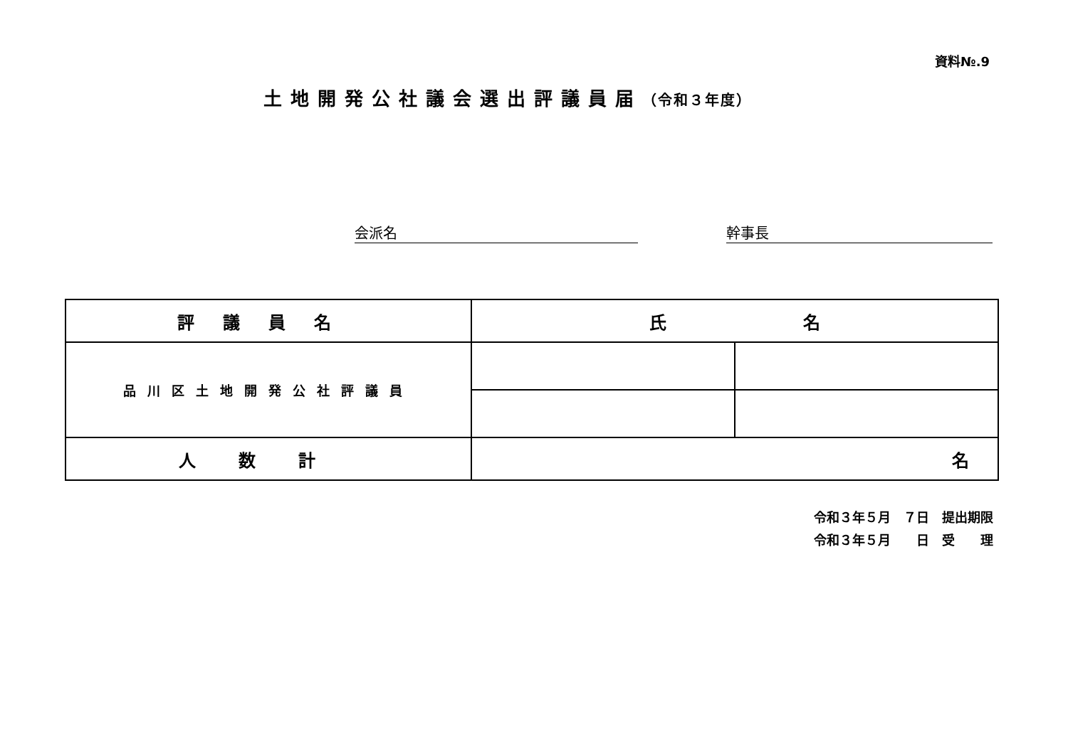資料№.9
土地開発公社議会選出評議員届（令和３年度）
会派名 幹事長
| 評議員名 | 氏 名 | |
| --- | --- | --- |
| 品川区土地開発公社評議員 | | |
| 人数計 | 名 | |
令和３年５月　７日　提出期限
令和３年５月　　日　受　　理